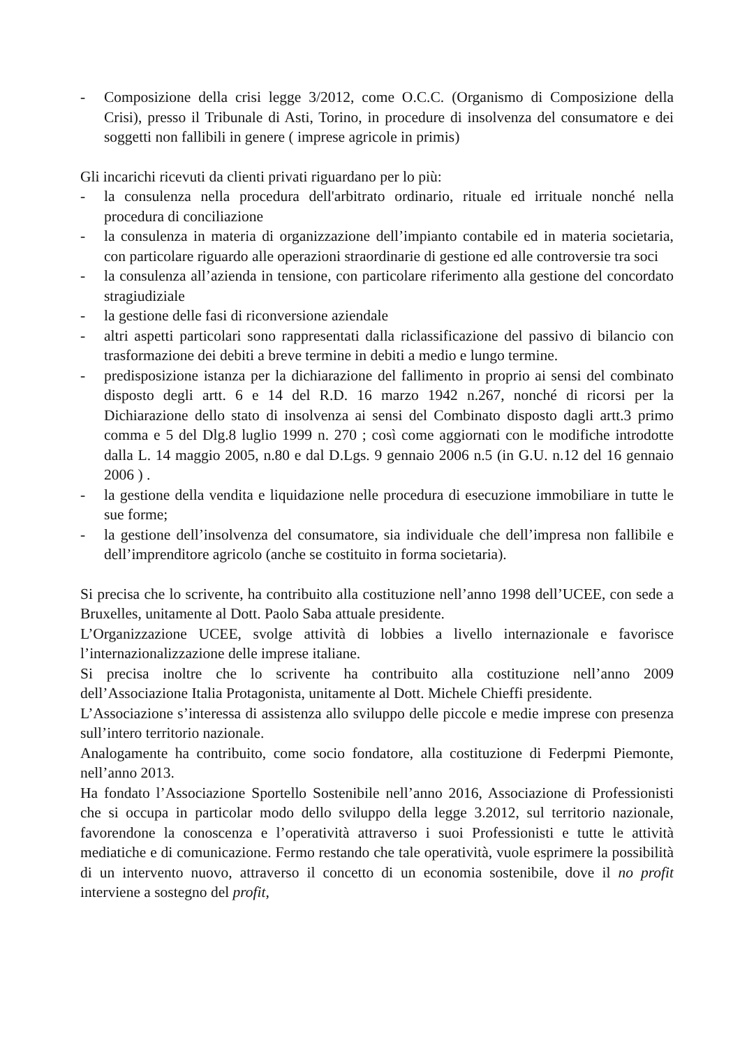- Composizione della crisi legge 3/2012, come O.C.C. (Organismo di Composizione della Crisi), presso il Tribunale di Asti, Torino, in procedure di insolvenza del consumatore e dei soggetti non fallibili in genere ( imprese agricole in primis)
Gli incarichi ricevuti da clienti privati riguardano per lo più:
- la consulenza nella procedura dell'arbitrato ordinario, rituale ed irrituale nonché nella procedura di conciliazione
- la consulenza in materia di organizzazione dell’impianto contabile ed in materia societaria, con particolare riguardo alle operazioni straordinarie di gestione ed alle controversie tra soci
- la consulenza all’azienda in tensione, con particolare riferimento alla gestione del concordato stragiudiziale
- la gestione delle fasi di riconversione aziendale
- altri aspetti particolari sono rappresentati dalla riclassificazione del passivo di bilancio con trasformazione dei debiti a breve termine in debiti a medio e lungo termine.
- predisposizione istanza per la dichiarazione del fallimento in proprio ai sensi del combinato disposto degli artt. 6 e 14 del R.D. 16 marzo 1942 n.267, nonché di ricorsi per la Dichiarazione dello stato di insolvenza ai sensi del Combinato disposto dagli artt.3 primo comma e 5 del Dlg.8 luglio 1999 n. 270 ; così come aggiornati con le modifiche introdotte dalla L. 14 maggio 2005, n.80 e dal D.Lgs. 9 gennaio 2006 n.5 (in G.U. n.12 del 16 gennaio 2006 ) .
- la gestione della vendita e liquidazione nelle procedura di esecuzione immobiliare in tutte le sue forme;
- la gestione dell’insolvenza del consumatore, sia individuale che dell’impresa non fallibile e dell’imprenditore agricolo (anche se costituito in forma societaria).
Si precisa che lo scrivente, ha contribuito alla costituzione nell’anno 1998 dell’UCEE, con sede a Bruxelles, unitamente al Dott. Paolo Saba attuale presidente.
L’Organizzazione UCEE, svolge attività di lobbies a livello internazionale e favorisce l’internazionalizzazione delle imprese italiane.
Si precisa inoltre che lo scrivente ha contribuito alla costituzione nell’anno 2009 dell’Associazione Italia Protagonista, unitamente al Dott. Michele Chieffi presidente.
L’Associazione s’interessa di assistenza allo sviluppo delle piccole e medie imprese con presenza sull’intero territorio nazionale.
Analogamente ha contribuito, come socio fondatore, alla costituzione di Federpmi Piemonte, nell’anno 2013.
Ha fondato l’Associazione Sportello Sostenibile nell’anno 2016, Associazione di Professionisti che si occupa in particolar modo dello sviluppo della legge 3.2012, sul territorio nazionale, favorendone la conoscenza e l’operatività attraverso i suoi Professionisti e tutte le attività mediatiche e di comunicazione. Fermo restando che tale operatività, vuole esprimere la possibilità di un intervento nuovo, attraverso il concetto di un economia sostenibile, dove il no profit interviene a sostegno del profit,